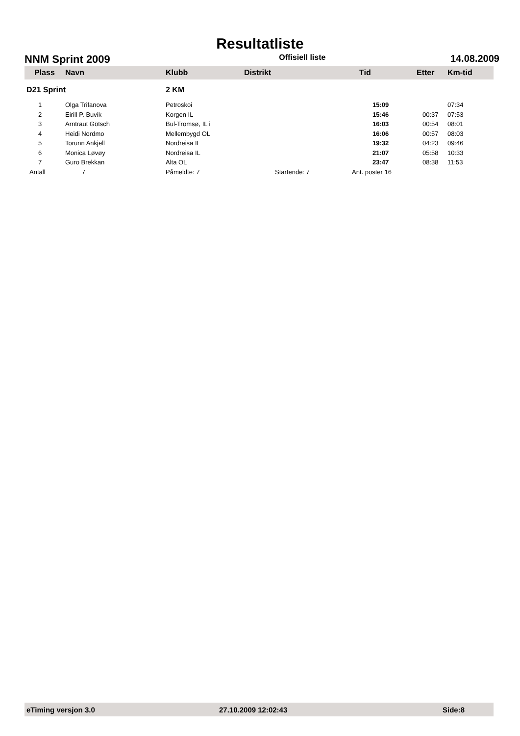Resultatliste
NNM Sprint 2009 Offisiell liste 14.08.2009
| Plass | Navn | Klubb | Distrikt | Tid | Etter | Km-tid |
| --- | --- | --- | --- | --- | --- | --- |
| D21 Sprint | | 2 KM | | | | |
| 1 | Olga Trifanova | Petroskoi | | 15:09 | | 07:34 |
| 2 | Eirill P. Buvik | Korgen IL | | 15:46 | 00:37 | 07:53 |
| 3 | Arntraut Götsch | Bul-Tromsø, IL i | | 16:03 | 00:54 | 08:01 |
| 4 | Heidi Nordmo | Mellembygd OL | | 16:06 | 00:57 | 08:03 |
| 5 | Torunn Ankjell | Nordreisa IL | | 19:32 | 04:23 | 09:46 |
| 6 | Monica Løvøy | Nordreisa IL | | 21:07 | 05:58 | 10:33 |
| 7 | Guro Brekkan | Alta OL | | 23:47 | 08:38 | 11:53 |
| Antall | 7 | Påmeldte: 7 Startende: 7 | | Ant. poster 16 | | |
eTiming versjon 3.0 27.10.2009 12:02:43 Side:8